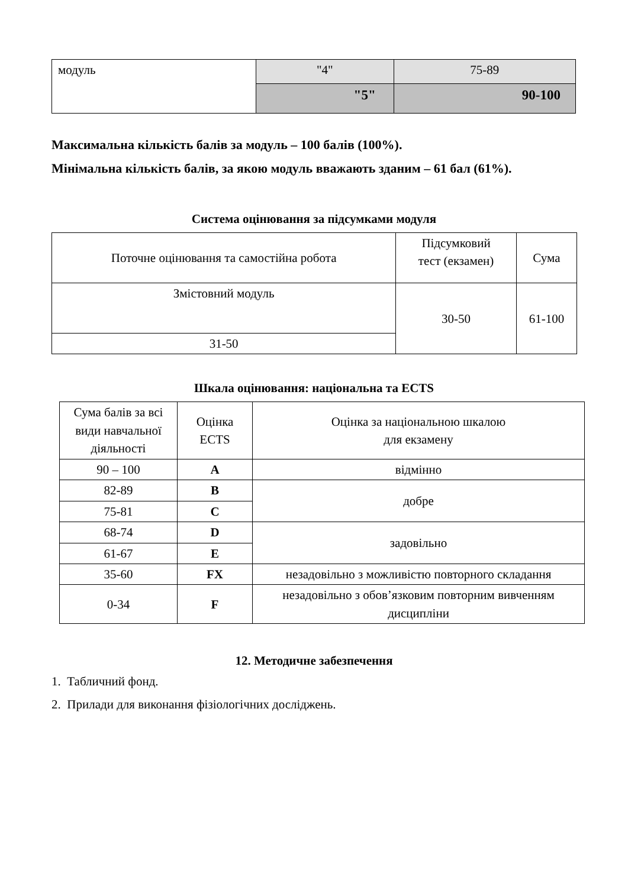| модуль | "4" | 75-89 |
| | "5" | 90-100 |
Максимальна кількість балів за модуль – 100 балів (100%).
Мінімальна кількість балів, за якою модуль вважають зданим – 61 бал (61%).
Система оцінювання за підсумками модуля
| Поточне оцінювання та самостійна робота | Підсумковий тест (екзамен) | Сума |
| Змістовний модуль | 30-50 | 61-100 |
| 31-50 | | |
Шкала оцінювання: національна та ECTS
| Сума балів за всі види навчальної діяльності | Оцінка ECTS | Оцінка за національною шкалою для екзамену |
| 90 – 100 | A | відмінно |
| 82-89 | B | добре |
| 75-81 | C | |
| 68-74 | D | задовільно |
| 61-67 | E | |
| 35-60 | FX | незадовільно з можливістю повторного складання |
| 0-34 | F | незадовільно з обов’язковим повторним вивченням дисципліни |
12. Методичне забезпечення
1. Табличний фонд.
2. Прилади для виконання фізіологічних досліджень.